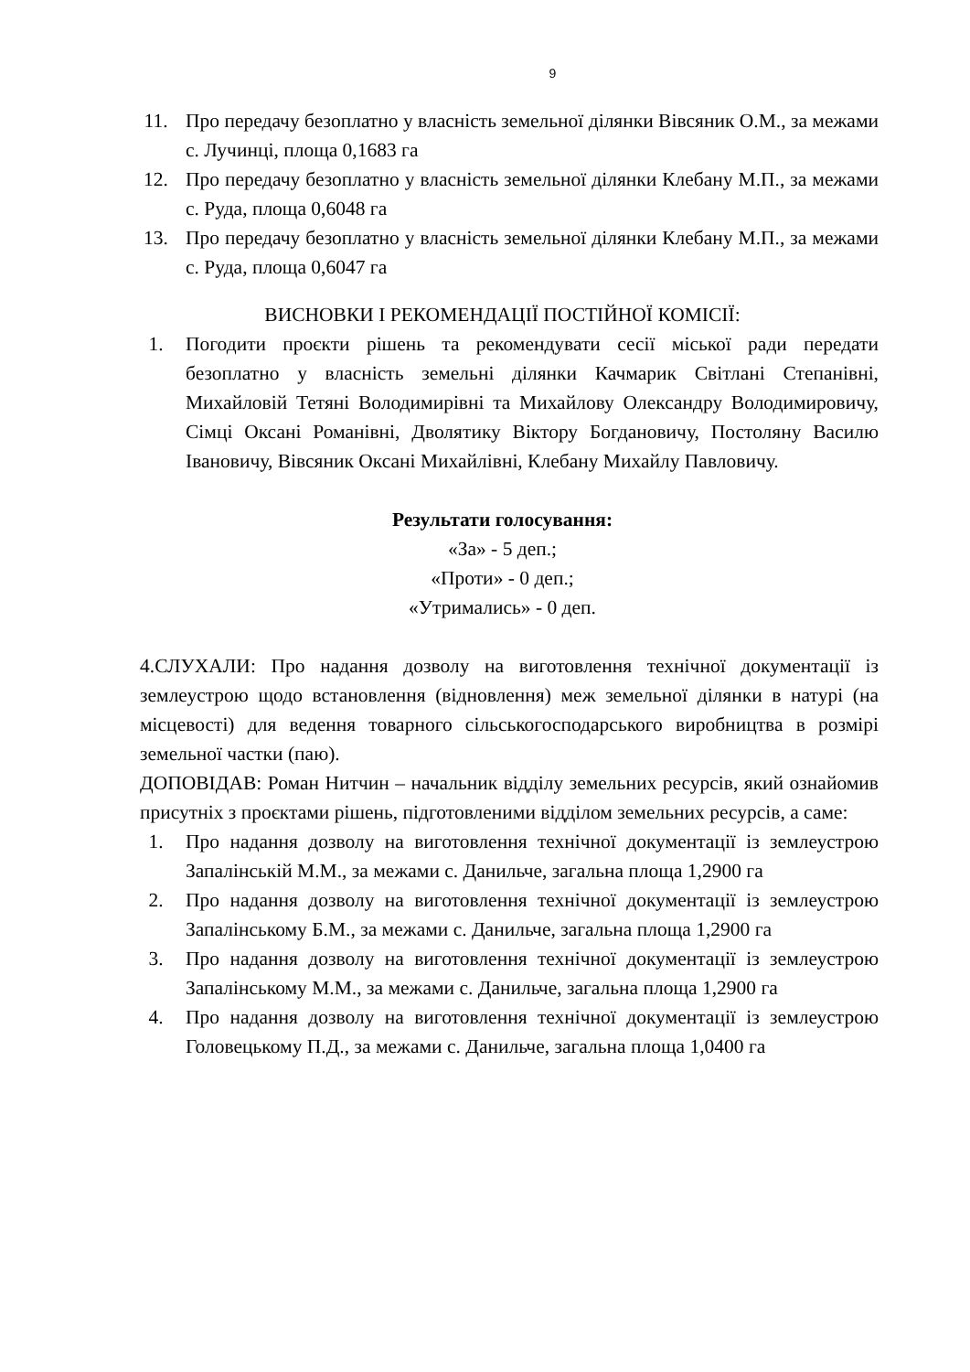9
11. Про передачу безоплатно у власність земельної ділянки Вівсяник О.М., за межами с. Лучинці, площа 0,1683 га
12. Про передачу безоплатно у власність земельної ділянки Клебану М.П., за межами с. Руда, площа 0,6048 га
13. Про передачу безоплатно у власність земельної ділянки Клебану М.П., за межами с. Руда, площа 0,6047 га
ВИСНОВКИ І РЕКОМЕНДАЦІЇ ПОСТІЙНОЇ КОМІСІЇ:
1. Погодити проєкти рішень та рекомендувати сесії міської ради передати безоплатно у власність земельні ділянки Качмарик Світлані Степанівні, Михайловій Тетяні Володимирівні та Михайлову Олександру Володимировичу, Сімці Оксані Романівні, Дволятику Віктору Богдановичу, Постоляну Василю Івановичу, Вівсяник Оксані Михайлівні, Клебану Михайлу Павловичу.
Результати голосування:
«За» - 5 деп.;
«Проти» - 0 деп.;
«Утримались» - 0 деп.
4.СЛУХАЛИ: Про надання дозволу на виготовлення технічної документації із землеустрою щодо встановлення (відновлення) меж земельної ділянки в натурі (на місцевості) для ведення товарного сільськогосподарського виробництва в розмірі земельної частки (паю).
ДОПОВІДАВ: Роман Нитчин – начальник відділу земельних ресурсів, який ознайомив присутніх з проєктами рішень, підготовленими відділом земельних ресурсів, а саме:
1. Про надання дозволу на виготовлення технічної документації із землеустрою Запалінській М.М., за межами с. Данильче, загальна площа 1,2900 га
2. Про надання дозволу на виготовлення технічної документації із землеустрою Запалінському Б.М., за межами с. Данильче, загальна площа 1,2900 га
3. Про надання дозволу на виготовлення технічної документації із землеустрою Запалінському М.М., за межами с. Данильче, загальна площа 1,2900 га
4. Про надання дозволу на виготовлення технічної документації із землеустрою Головецькому П.Д., за межами с. Данильче, загальна площа 1,0400 га